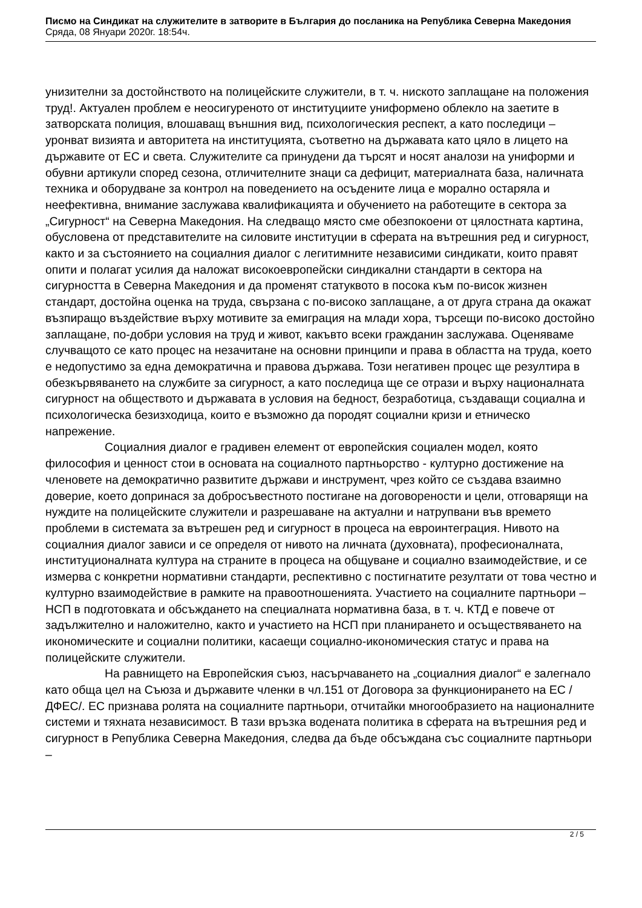Писмо на Синдикат на служителите в затворите в България до посланика на Република Северна Македония
Сряда, 08 Януари 2020г. 18:54ч.
унизителни за достойнството на полицейските служители, в т. ч. ниското заплащане на положения труд!. Актуален проблем е неосигуреното от институциите униформено облекло на заетите в затворската полиция, влошаващ външния вид, психологическия респект, а като последици – уронват визията и авторитета на институцията, съответно на държавата като цяло в лицето на държавите от ЕС и света. Служителите са принудени да търсят и носят аналози на униформи и обувни артикули според сезона, отличителните знаци са дефицит, материалната база, наличната техника и оборудване за контрол на поведението на осъдените лица е морално остаряла и неефективна, внимание заслужава квалификацията и обучението на работещите в сектора за „Сигурност“ на Северна Македония. На следващо място сме обезпокоени от цялостната картина, обусловена от представителите на силовите институции в сферата на вътрешния ред и сигурност, както и за състоянието на социалния диалог с легитимните независими синдикати, които правят опити и полагат усилия да наложат високоевропейски синдикални стандарти в сектора на сигурността в Северна Македония и да променят статуквото в посока към по-висок жизнен стандарт, достойна оценка на труда, свързана с по-високо заплащане, а от друга страна да окажат възпиращо въздействие върху мотивите за емиграция на млади хора, търсещи по-високо достойно заплащане, по-добри условия на труд и живот, какъвто всеки гражданин заслужава. Оценяваме случващото се като процес на незачитане на основни принципи и права в областта на труда, което е недопустимо за една демократична и правова държава. Този негативен процес ще резултира в обезкървяването на службите за сигурност, а като последица ще се отрази и върху националната сигурност на обществото и държавата в условия на бедност, безработица, създаващи социална и психологическа безизходица, които е възможно да породят социални кризи и етническо напрежение.
Социалния диалог е градивен елемент от европейския социален модел, която философия и ценност стои в основата на социалното партньорство - културно достижение на членовете на демократично развитите държави и инструмент, чрез който се създава взаимно доверие, което допринася за добросъвестното постигане на договорености и цели, отговарящи на нуждите на полицейските служители и разрешаване на актуални и натрупвани във времето проблеми в системата за вътрешен ред и сигурност в процеса на евроинтеграция. Нивото на социалния диалог зависи и се определя от нивото на личната (духовната), професионалната, институционалната култура на страните в процеса на общуване и социално взаимодействие, и се измерва с конкретни нормативни стандарти, респективно с постигнатите резултати от това честно и културно взаимодействие в рамките на правоотношенията. Участието на социалните партньори – НСП в подготовката и обсъждането на специалната нормативна база, в т. ч. КТД е повече от задължително и наложително, както и участието на НСП при планирането и осъществяването на икономическите и социални политики, касаещи социално-икономическия статус и права на полицейските служители.
На равнището на Европейския съюз, насърчаването на „социалния диалог“ е залегнало като обща цел на Съюза и държавите членки в чл.151 от Договора за функционирането на ЕС /ДФЕС/. ЕС признава ролята на социалните партньори, отчитайки многообразието на националните системи и тяхната независимост. В тази връзка водената политика в сферата на вътрешния ред и сигурност в Република Северна Македония, следва да бъде обсъждана със социалните партньори –
2 / 5